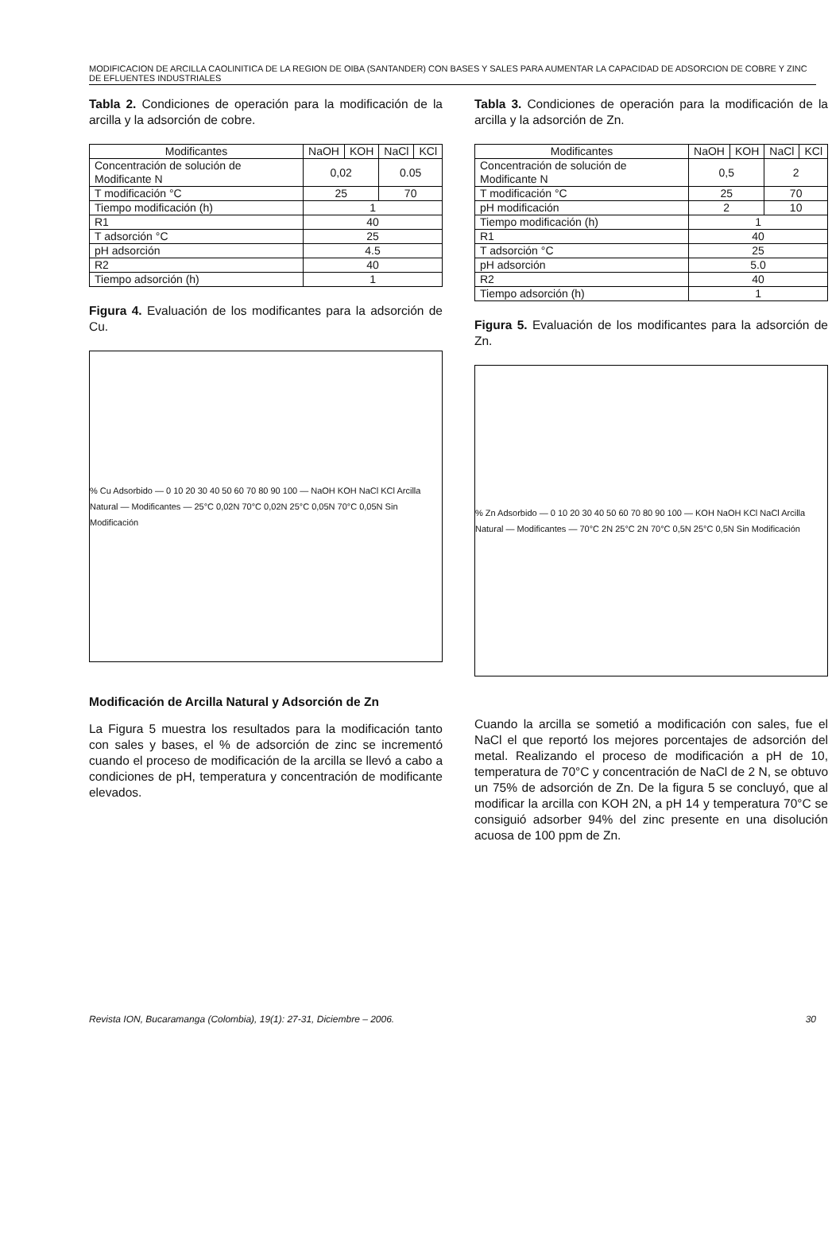MODIFICACION DE ARCILLA CAOLINITICA DE LA REGION DE OIBA (SANTANDER) CON BASES Y SALES PARA AUMENTAR LA CAPACIDAD DE ADSORCION DE COBRE Y ZINC DE EFLUENTES INDUSTRIALES
Tabla 2. Condiciones de operación para la modificación de la arcilla y la adsorción de cobre.
| Modificantes | NaOH | KOH | NaCl | KCl |
| --- | --- | --- | --- | --- |
| Concentración de solución de Modificante N | 0,02 | | 0.05 | |
| T modificación °C | 25 | | 70 | |
| Tiempo modificación (h) | 1 | | | |
| R1 | 40 | | | |
| T adsorción °C | 25 | | | |
| pH adsorción | 4.5 | | | |
| R2 | 40 | | | |
| Tiempo adsorción (h) | 1 | | | |
Figura 4. Evaluación de los modificantes para la adsorción de Cu.
% Cu Adsorbido — 0 10 20 30 40 50 60 70 80 90 100 — NaOH KOH NaCl KCl Arcilla Natural — Modificantes — 25°C 0,02N 70°C 0,02N 25°C 0,05N 70°C 0,05N Sin Modificación
Modificación de Arcilla Natural y Adsorción de Zn
La Figura 5 muestra los resultados para la modificación tanto con sales y bases, el % de adsorción de zinc se incrementó cuando el proceso de modificación de la arcilla se llevó a cabo a condiciones de pH, temperatura y concentración de modificante elevados.
Tabla 3. Condiciones de operación para la modificación de la arcilla y la adsorción de Zn.
| Modificantes | NaOH | KOH | NaCl | KCl |
| --- | --- | --- | --- | --- |
| Concentración de solución de Modificante N | 0,5 | | 2 | |
| T modificación °C | 25 | | 70 | |
| pH modificación | 2 | | 10 | |
| Tiempo modificación (h) | 1 | | | |
| R1 | 40 | | | |
| T adsorción °C | 25 | | | |
| pH adsorción | 5.0 | | | |
| R2 | 40 | | | |
| Tiempo adsorción (h) | 1 | | | |
Figura 5. Evaluación de los modificantes para la adsorción de Zn.
% Zn Adsorbido — 0 10 20 30 40 50 60 70 80 90 100 — KOH NaOH KCl NaCl Arcilla Natural — Modificantes — 70°C 2N 25°C 2N 70°C 0,5N 25°C 0,5N Sin Modificación
Cuando la arcilla se sometió a modificación con sales, fue el NaCl el que reportó los mejores porcentajes de adsorción del metal. Realizando el proceso de modificación a pH de 10, temperatura de 70°C y concentración de NaCl de 2 N, se obtuvo un 75% de adsorción de Zn. De la figura 5 se concluyó, que al modificar la arcilla con KOH 2N, a pH 14 y temperatura 70°C se consiguió adsorber 94% del zinc presente en una disolución acuosa de 100 ppm de Zn.
Revista ION, Bucaramanga (Colombia), 19(1): 27-31, Diciembre – 2006. 30